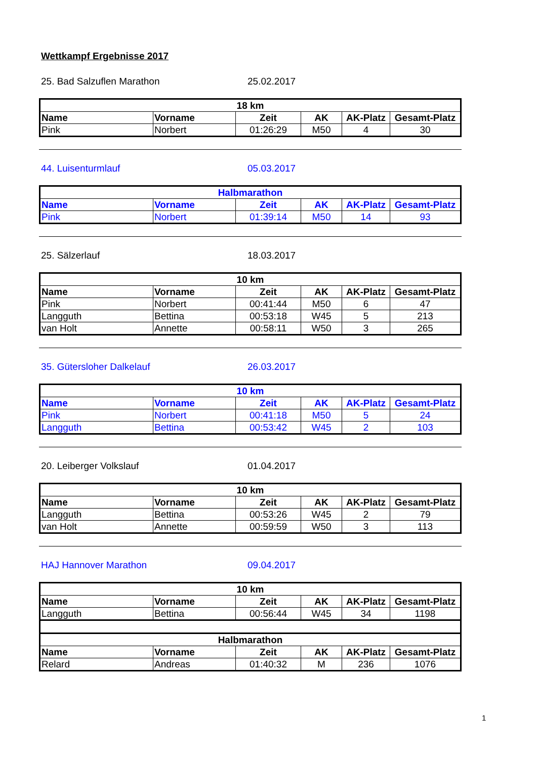Wettkampf Ergebnisse 2017
25. Bad Salzuflen Marathon 25.02.2017
| 18 km | | | | | |
| --- | --- | --- | --- | --- | --- |
| Name | Vorname | Zeit | AK | AK-Platz | Gesamt-Platz |
| Pink | Norbert | 01:26:29 | M50 | 4 | 30 |
44. Luisenturmlauf 05.03.2017
| Halbmarathon | | | | | |
| --- | --- | --- | --- | --- | --- |
| Name | Vorname | Zeit | AK | AK-Platz | Gesamt-Platz |
| Pink | Norbert | 01:39:14 | M50 | 14 | 93 |
25. Sälzerlauf 18.03.2017
| 10 km | | | | | |
| --- | --- | --- | --- | --- | --- |
| Name | Vorname | Zeit | AK | AK-Platz | Gesamt-Platz |
| Pink | Norbert | 00:41:44 | M50 | 6 | 47 |
| Langguth | Bettina | 00:53:18 | W45 | 5 | 213 |
| van Holt | Annette | 00:58:11 | W50 | 3 | 265 |
35. Gütersloher Dalkelauf 26.03.2017
| 10 km | | | | | |
| --- | --- | --- | --- | --- | --- |
| Name | Vorname | Zeit | AK | AK-Platz | Gesamt-Platz |
| Pink | Norbert | 00:41:18 | M50 | 5 | 24 |
| Langguth | Bettina | 00:53:42 | W45 | 2 | 103 |
20. Leiberger Volkslauf 01.04.2017
| 10 km | | | | | |
| --- | --- | --- | --- | --- | --- |
| Name | Vorname | Zeit | AK | AK-Platz | Gesamt-Platz |
| Langguth | Bettina | 00:53:26 | W45 | 2 | 79 |
| van Holt | Annette | 00:59:59 | W50 | 3 | 113 |
HAJ Hannover Marathon 09.04.2017
| 10 km | | | | | |
| --- | --- | --- | --- | --- | --- |
| Name | Vorname | Zeit | AK | AK-Platz | Gesamt-Platz |
| Langguth | Bettina | 00:56:44 | W45 | 34 | 1198 |
| Halbmarathon | | | | | |
| Name | Vorname | Zeit | AK | AK-Platz | Gesamt-Platz |
| Relard | Andreas | 01:40:32 | M | 236 | 1076 |
1